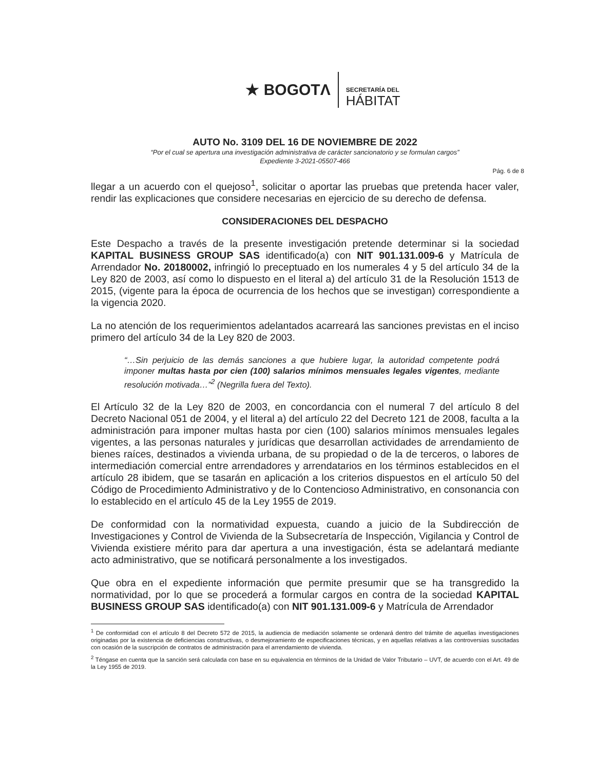★ BOGOTΛ
SECRETARÍA DEL
HÁBITAT
AUTO No. 3109 DEL 16 DE NOVIEMBRE DE 2022
“Por el cual se apertura una investigación administrativa de carácter sancionatorio y se formulan cargos”
Expediente 3-2021-05507-466
Pág. 6 de 8
llegar a un acuerdo con el quejoso<sup>1</sup>, solicitar o aportar las pruebas que pretenda hacer valer, rendir las explicaciones que considere necesarias en ejercicio de su derecho de defensa.
CONSIDERACIONES DEL DESPACHO
Este Despacho a través de la presente investigación pretende determinar si la sociedad KAPITAL BUSINESS GROUP SAS identificado(a) con NIT 901.131.009-6 y Matrícula de Arrendador No. 20180002, infringió lo preceptuado en los numerales 4 y 5 del artículo 34 de la Ley 820 de 2003, así como lo dispuesto en el literal a) del artículo 31 de la Resolución 1513 de 2015, (vigente para la época de ocurrencia de los hechos que se investigan) correspondiente a la vigencia 2020.
La no atención de los requerimientos adelantados acarreará las sanciones previstas en el inciso primero del artículo 34 de la Ley 820 de 2003.
“…Sin perjuicio de las demás sanciones a que hubiere lugar, la autoridad competente podrá imponer multas hasta por cien (100) salarios mínimos mensuales legales vigentes, mediante resolución motivada…”<sup>2</sup> (Negrilla fuera del Texto).
El Artículo 32 de la Ley 820 de 2003, en concordancia con el numeral 7 del artículo 8 del Decreto Nacional 051 de 2004, y el literal a) del artículo 22 del Decreto 121 de 2008, faculta a la administración para imponer multas hasta por cien (100) salarios mínimos mensuales legales vigentes, a las personas naturales y jurídicas que desarrollan actividades de arrendamiento de bienes raíces, destinados a vivienda urbana, de su propiedad o de la de terceros, o labores de intermediación comercial entre arrendadores y arrendatarios en los términos establecidos en el artículo 28 ibidem, que se tasarán en aplicación a los criterios dispuestos en el artículo 50 del Código de Procedimiento Administrativo y de lo Contencioso Administrativo, en consonancia con lo establecido en el artículo 45 de la Ley 1955 de 2019.
De conformidad con la normatividad expuesta, cuando a juicio de la Subdirección de Investigaciones y Control de Vivienda de la Subsecretaría de Inspección, Vigilancia y Control de Vivienda existiere mérito para dar apertura a una investigación, ésta se adelantará mediante acto administrativo, que se notificará personalmente a los investigados.
Que obra en el expediente información que permite presumir que se ha transgredido la normatividad, por lo que se procederá a formular cargos en contra de la sociedad KAPITAL BUSINESS GROUP SAS identificado(a) con NIT 901.131.009-6 y Matrícula de Arrendador
<sup>1</sup> De conformidad con el artículo 8 del Decreto 572 de 2015, la audiencia de mediación solamente se ordenará dentro del trámite de aquellas investigaciones originadas por la existencia de deficiencias constructivas, o desmejoramiento de especificaciones técnicas, y en aquellas relativas a las controversias suscitadas con ocasión de la suscripción de contratos de administración para el arrendamiento de vivienda.
<sup>2</sup> Téngase en cuenta que la sanción será calculada con base en su equivalencia en términos de la Unidad de Valor Tributario – UVT, de acuerdo con el Art. 49 de la Ley 1955 de 2019.